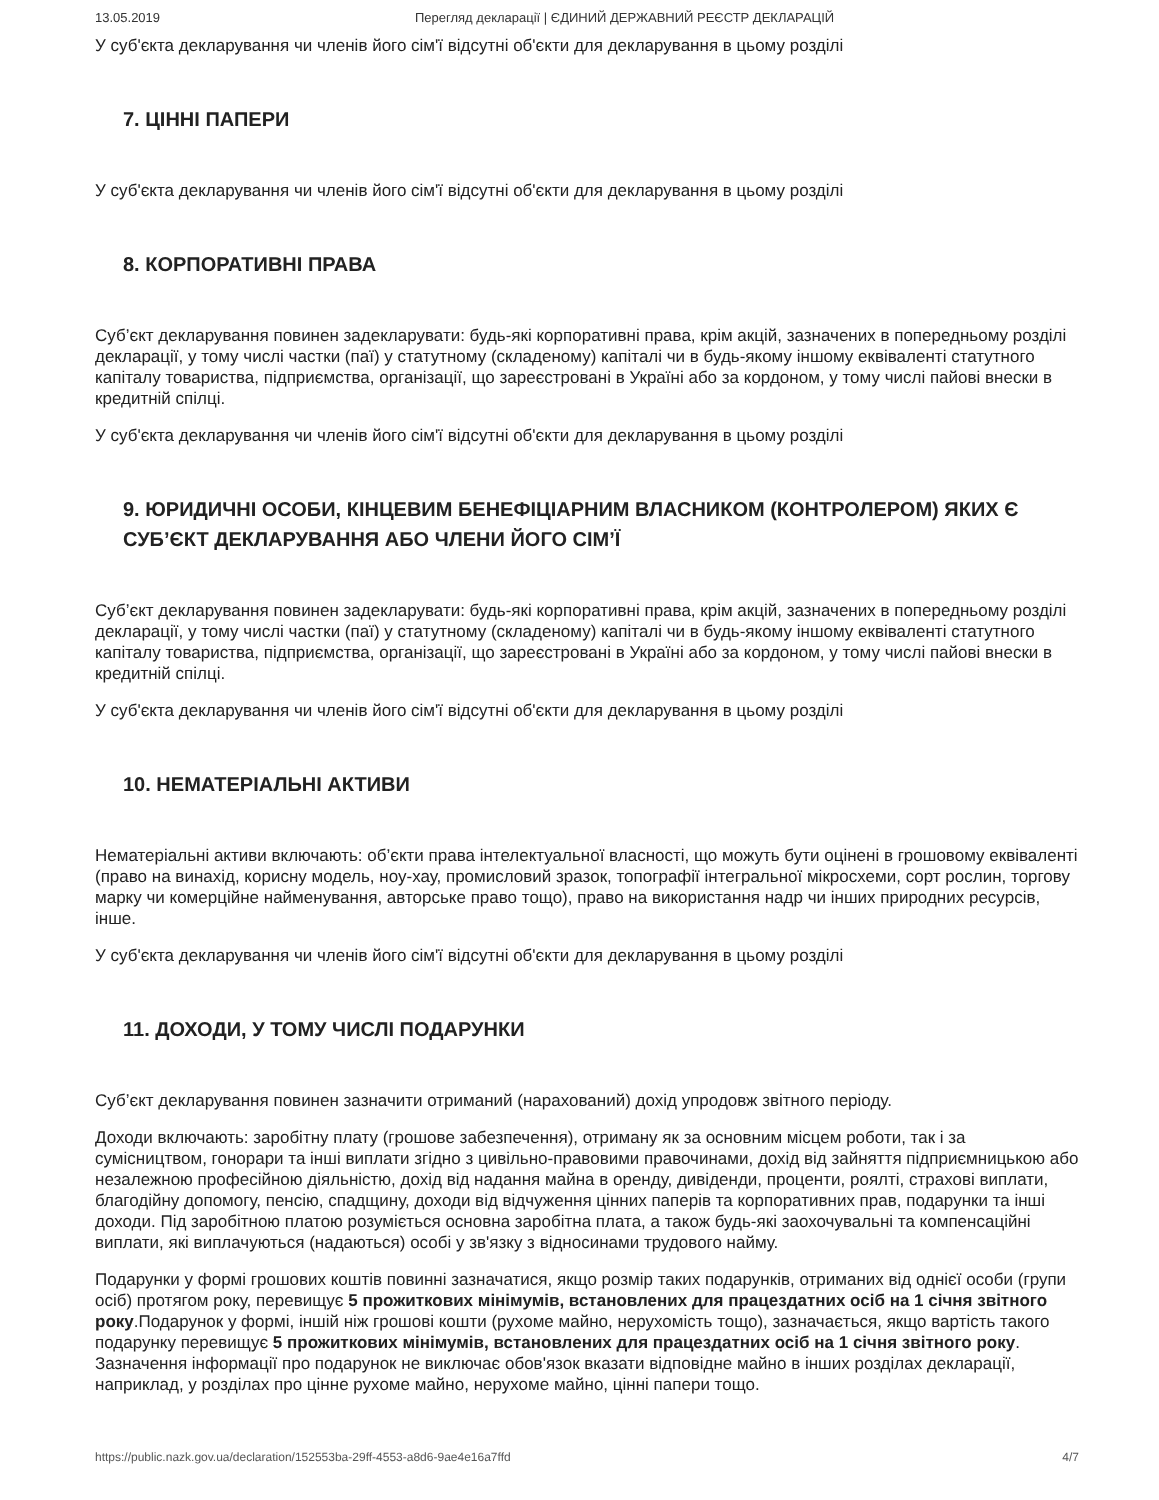13.05.2019 Перегляд декларації | ЄДИНИЙ ДЕРЖАВНИЙ РЕЄСТР ДЕКЛАРАЦІЙ
У суб'єкта декларування чи членів його сім'ї відсутні об'єкти для декларування в цьому розділі
7. ЦІННІ ПАПЕРИ
У суб'єкта декларування чи членів його сім'ї відсутні об'єкти для декларування в цьому розділі
8. КОРПОРАТИВНІ ПРАВА
Суб’єкт декларування повинен задекларувати: будь-які корпоративні права, крім акцій, зазначених в попередньому розділі декларації, у тому числі частки (паї) у статутному (складеному) капіталі чи в будь-якому іншому еквіваленті статутного капіталу товариства, підприємства, організації, що зареєстровані в Україні або за кордоном, у тому числі пайові внески в кредитній спілці.
У суб'єкта декларування чи членів його сім'ї відсутні об'єкти для декларування в цьому розділі
9. ЮРИДИЧНІ ОСОБИ, КІНЦЕВИМ БЕНЕФІЦІАРНИМ ВЛАСНИКОМ (КОНТРОЛЕРОМ) ЯКИХ Є СУБ’ЄКТ ДЕКЛАРУВАННЯ АБО ЧЛЕНИ ЙОГО СІМ’Ї
Суб’єкт декларування повинен задекларувати: будь-які корпоративні права, крім акцій, зазначених в попередньому розділі декларації, у тому числі частки (паї) у статутному (складеному) капіталі чи в будь-якому іншому еквіваленті статутного капіталу товариства, підприємства, організації, що зареєстровані в Україні або за кордоном, у тому числі пайові внески в кредитній спілці.
У суб'єкта декларування чи членів його сім'ї відсутні об'єкти для декларування в цьому розділі
10. НЕМАТЕРІАЛЬНІ АКТИВИ
Нематеріальні активи включають: об’єкти права інтелектуальної власності, що можуть бути оцінені в грошовому еквіваленті (право на винахід, корисну модель, ноу-хау, промисловий зразок, топографії інтегральної мікросхеми, сорт рослин, торгову марку чи комерційне найменування, авторське право тощо), право на використання надр чи інших природних ресурсів, інше.
У суб'єкта декларування чи членів його сім'ї відсутні об'єкти для декларування в цьому розділі
11. ДОХОДИ, У ТОМУ ЧИСЛІ ПОДАРУНКИ
Суб’єкт декларування повинен зазначити отриманий (нарахований) дохід упродовж звітного періоду.
Доходи включають: заробітну плату (грошове забезпечення), отриману як за основним місцем роботи, так і за сумісництвом, гонорари та інші виплати згідно з цивільно-правовими правочинами, дохід від зайняття підприємницькою або незалежною професійною діяльністю, дохід від надання майна в оренду, дивіденди, проценти, роялті, страхові виплати, благодійну допомогу, пенсію, спадщину, доходи від відчуження цінних паперів та корпоративних прав, подарунки та інші доходи. Під заробітною платою розуміється основна заробітна плата, а також будь-які заохочувальні та компенсаційні виплати, які виплачуються (надаються) особі у зв'язку з відносинами трудового найму.
Подарунки у формі грошових коштів повинні зазначатися, якщо розмір таких подарунків, отриманих від однієї особи (групи осіб) протягом року, перевищує 5 прожиткових мінімумів, встановлених для працездатних осіб на 1 січня звітного року.Подарунок у формі, іншій ніж грошові кошти (рухоме майно, нерухомість тощо), зазначається, якщо вартість такого подарунку перевищує 5 прожиткових мінімумів, встановлених для працездатних осіб на 1 січня звітного року. Зазначення інформації про подарунок не виключає обов'язок вказати відповідне майно в інших розділах декларації, наприклад, у розділах про цінне рухоме майно, нерухоме майно, цінні папери тощо.
https://public.nazk.gov.ua/declaration/152553ba-29ff-4553-a8d6-9ae4e16a7ffd 4/7